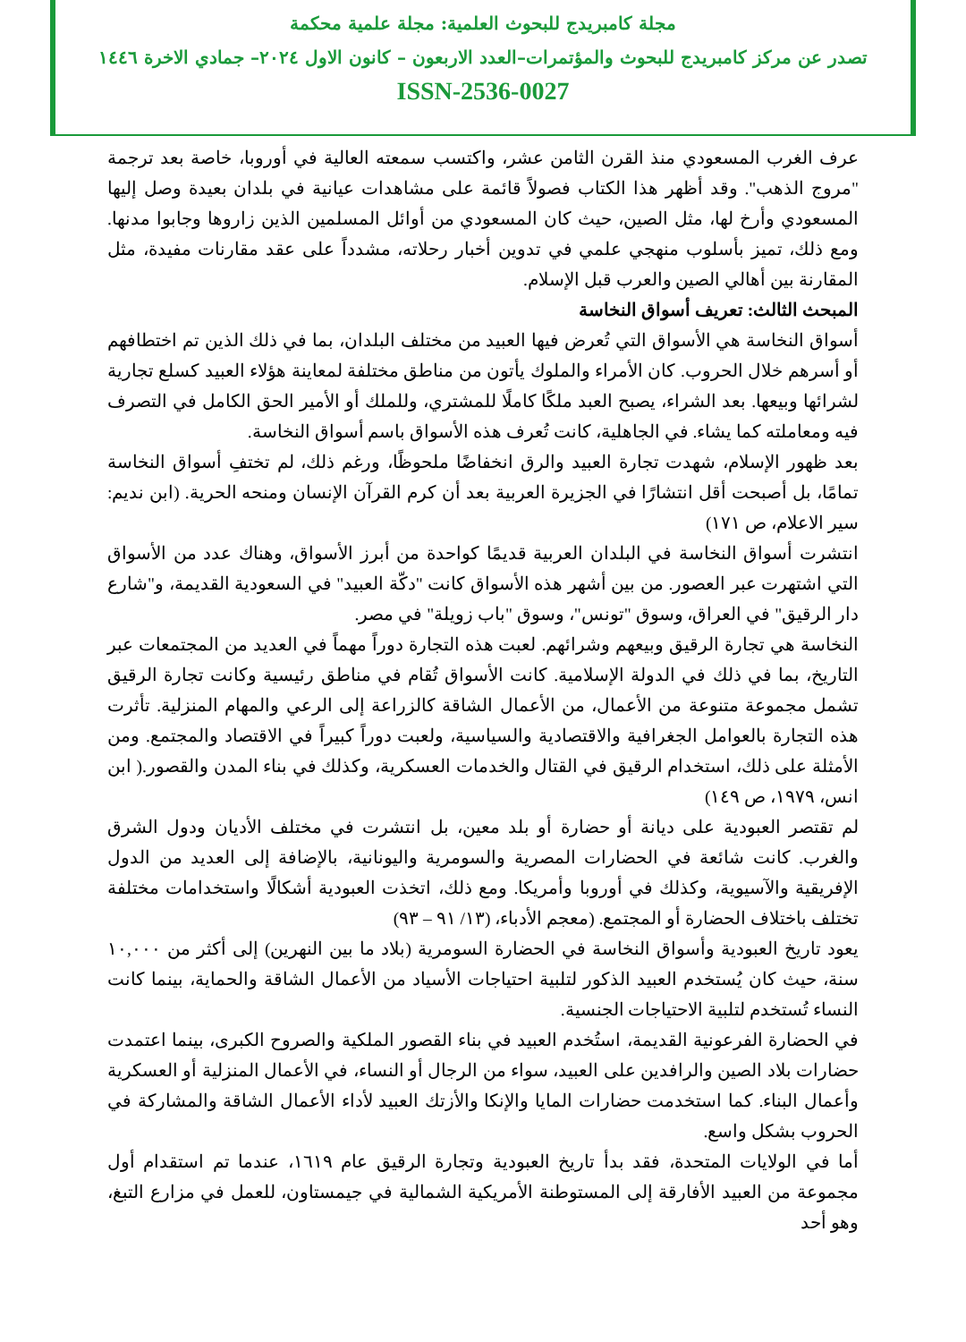مجلة كامبريدج للبحوث العلمية: مجلة علمية محكمة
تصدر عن مركز كامبريدج للبحوث والمؤتمرات–العدد الاربعون – كانون الاول ٢٠٢٤– جمادي الاخرة ١٤٤٦
ISSN-2536-0027
عرف الغرب المسعودي منذ القرن الثامن عشر، واكتسب سمعته العالية في أوروبا، خاصة بعد ترجمة "مروج الذهب". وقد أظهر هذا الكتاب فصولاً قائمة على مشاهدات عيانية في بلدان بعيدة وصل إليها المسعودي وأرخ لها، مثل الصين، حيث كان المسعودي من أوائل المسلمين الذين زاروها وجابوا مدنها. ومع ذلك، تميز بأسلوب منهجي علمي في تدوين أخبار رحلاته، مشدداً على عقد مقارنات مفيدة، مثل المقارنة بين أهالي الصين والعرب قبل الإسلام.
المبحث الثالث: تعريف أسواق النخاسة
أسواق النخاسة هي الأسواق التي تُعرض فيها العبيد من مختلف البلدان، بما في ذلك الذين تم اختطافهم أو أسرهم خلال الحروب. كان الأمراء والملوك يأتون من مناطق مختلفة لمعاينة هؤلاء العبيد كسلع تجارية لشرائها وبيعها. بعد الشراء، يصبح العبد ملكًا كاملًا للمشتري، وللملك أو الأمير الحق الكامل في التصرف فيه ومعاملته كما يشاء. في الجاهلية، كانت تُعرف هذه الأسواق باسم أسواق النخاسة.
بعد ظهور الإسلام، شهدت تجارة العبيد والرق انخفاضًا ملحوظًا، ورغم ذلك، لم تختفِ أسواق النخاسة تمامًا، بل أصبحت أقل انتشارًا في الجزيرة العربية بعد أن كرم القرآن الإنسان ومنحه الحرية. (ابن نديم: سير الاعلام، ص ١٧١)
انتشرت أسواق النخاسة في البلدان العربية قديمًا كواحدة من أبرز الأسواق، وهناك عدد من الأسواق التي اشتهرت عبر العصور. من بين أشهر هذه الأسواق كانت "دكّة العبيد" في السعودية القديمة، و"شارع دار الرقيق" في العراق، وسوق "تونس"، وسوق "باب زويلة" في مصر.
النخاسة هي تجارة الرقيق وبيعهم وشرائهم. لعبت هذه التجارة دوراً مهماً في العديد من المجتمعات عبر التاريخ، بما في ذلك في الدولة الإسلامية. كانت الأسواق تُقام في مناطق رئيسية وكانت تجارة الرقيق تشمل مجموعة متنوعة من الأعمال، من الأعمال الشاقة كالزراعة إلى الرعي والمهام المنزلية. تأثرت هذه التجارة بالعوامل الجغرافية والاقتصادية والسياسية، ولعبت دوراً كبيراً في الاقتصاد والمجتمع. ومن الأمثلة على ذلك، استخدام الرقيق في القتال والخدمات العسكرية، وكذلك في بناء المدن والقصور.( ابن انس، ١٩٧٩، ص ١٤٩)
لم تقتصر العبودية على ديانة أو حضارة أو بلد معين، بل انتشرت في مختلف الأديان ودول الشرق والغرب. كانت شائعة في الحضارات المصرية والسومرية واليونانية، بالإضافة إلى العديد من الدول الإفريقية والآسيوية، وكذلك في أوروبا وأمريكا. ومع ذلك، اتخذت العبودية أشكالًا واستخدامات مختلفة تختلف باختلاف الحضارة أو المجتمع. (معجم الأدباء، (١٣/ ٩١ – ٩٣)
يعود تاريخ العبودية وأسواق النخاسة في الحضارة السومرية (بلاد ما بين النهرين) إلى أكثر من ١٠,٠٠٠ سنة، حيث كان يُستخدم العبيد الذكور لتلبية احتياجات الأسياد من الأعمال الشاقة والحماية، بينما كانت النساء تُستخدم لتلبية الاحتياجات الجنسية.
في الحضارة الفرعونية القديمة، استُخدم العبيد في بناء القصور الملكية والصروح الكبرى، بينما اعتمدت حضارات بلاد الصين والرافدين على العبيد، سواء من الرجال أو النساء، في الأعمال المنزلية أو العسكرية وأعمال البناء. كما استخدمت حضارات المايا والإنكا والأزتك العبيد لأداء الأعمال الشاقة والمشاركة في الحروب بشكل واسع.
أما في الولايات المتحدة، فقد بدأ تاريخ العبودية وتجارة الرقيق عام ١٦١٩، عندما تم استقدام أول مجموعة من العبيد الأفارقة إلى المستوطنة الأمريكية الشمالية في جيمستاون، للعمل في مزارع التبغ، وهو أحد